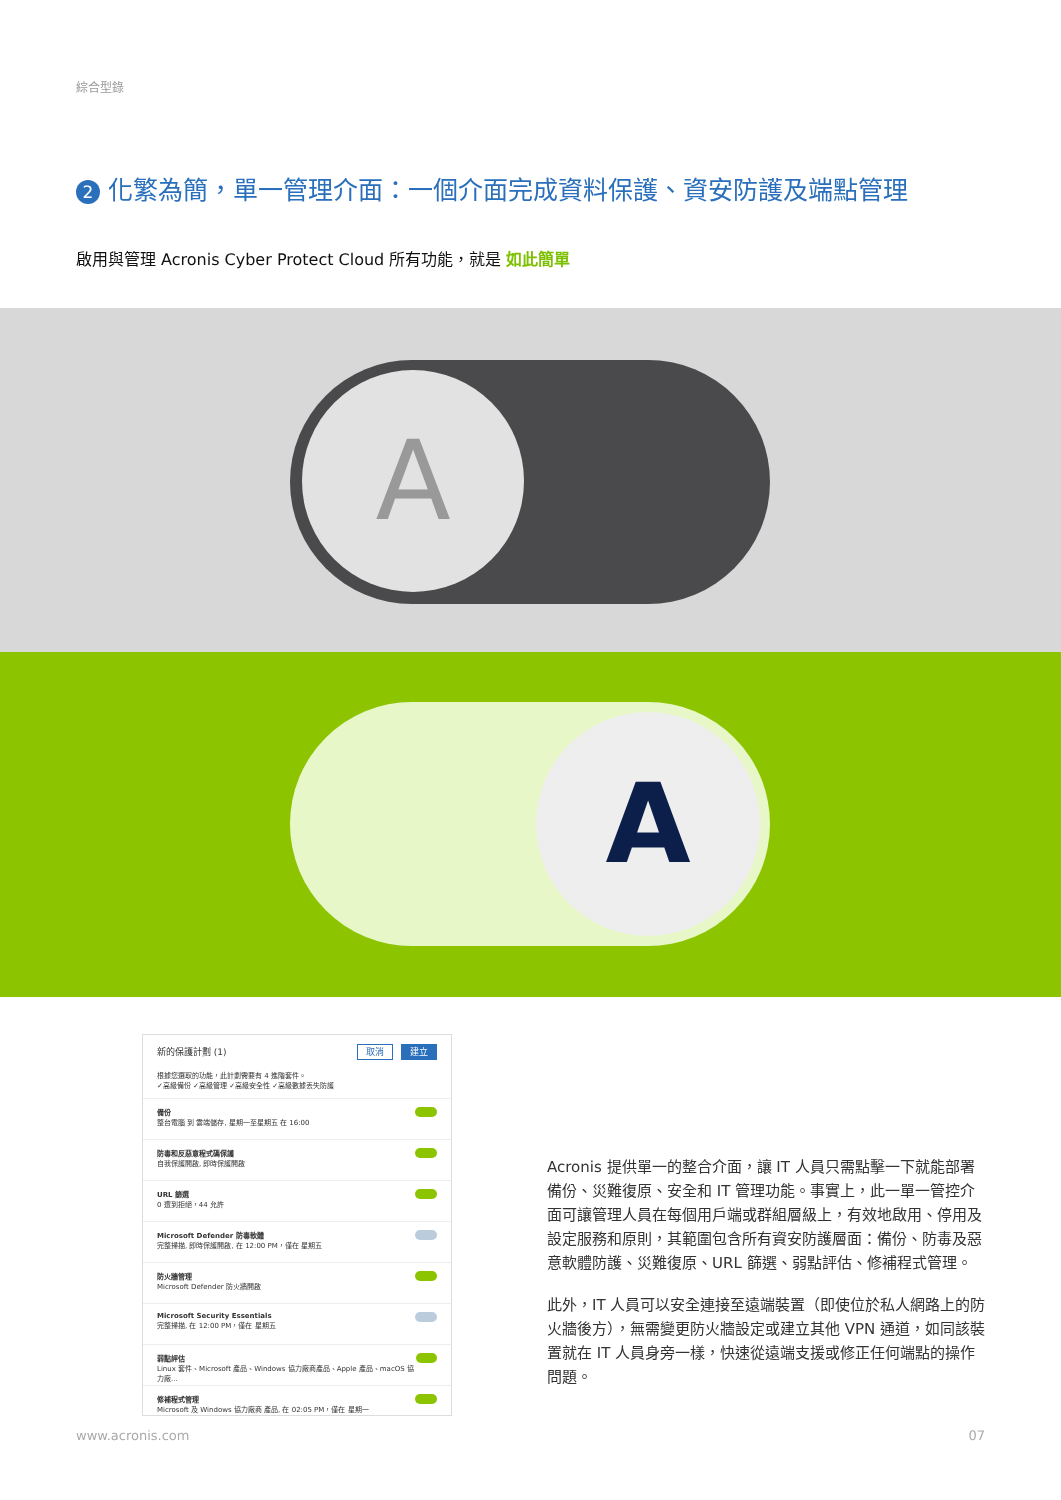綜合型錄
2 化繁為簡，單一管理介面：一個介面完成資料保護、資安防護及端點管理
啟用與管理 Acronis Cyber Protect Cloud 所有功能，就是 如此簡單
A
A
新的保護計劃 (1) 取消 建立
根據您選取的功能，此計劃需要有 4 進階套件。
✓高級備份 ✓高級管理 ✓高級安全性 ✓高級數據丟失防護
備份
整台電腦 到 雲端儲存, 星期一至星期五 在 16:00
防毒和反惡意程式碼保護
自我保護開啟, 即時保護開啟
URL 篩選
0 遭到拒絕，44 允許
Microsoft Defender 防毒軟體
完整掃描, 即時保護開啟, 在 12:00 PM，僅在 星期五
防火牆管理
Microsoft Defender 防火牆開啟
Microsoft Security Essentials
完整掃描, 在 12:00 PM，僅在 星期五
弱點評估
Linux 套件、Microsoft 產品、Windows 協力廠商產品、Apple 產品、macOS 協力廠...
修補程式管理
Microsoft 及 Windows 協力廠商 產品, 在 02:05 PM，僅在 星期一
Acronis 提供單一的整合介面，讓 IT 人員只需點擊一下就能部署備份、災難復原、安全和 IT 管理功能。事實上，此一單一管控介面可讓管理人員在每個用戶端或群組層級上，有效地啟用、停用及設定服務和原則，其範圍包含所有資安防護層面：備份、防毒及惡意軟體防護、災難復原、URL 篩選、弱點評估、修補程式管理。
此外，IT 人員可以安全連接至遠端裝置（即使位於私人網路上的防火牆後方），無需變更防火牆設定或建立其他 VPN 通道，如同該裝置就在 IT 人員身旁一樣，快速從遠端支援或修正任何端點的操作問題。
www.acronis.com 07